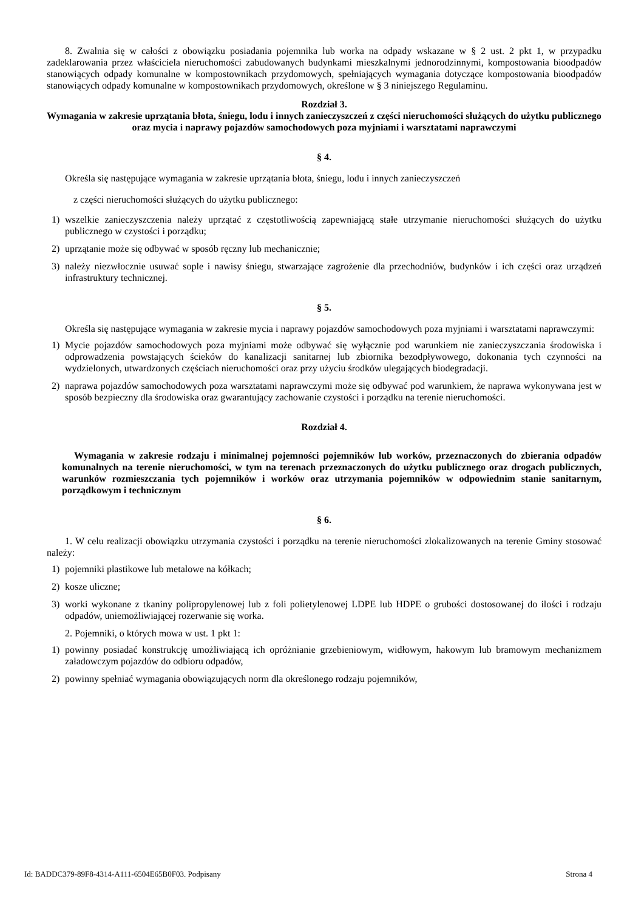8. Zwalnia się w całości z obowiązku posiadania pojemnika lub worka na odpady wskazane w § 2 ust. 2 pkt 1, w przypadku zadeklarowania przez właściciela nieruchomości zabudowanych budynkami mieszkalnymi jednorodzinnymi, kompostowania bioodpadów stanowiących odpady komunalne w kompostownikach przydomowych, spełniających wymagania dotyczące kompostowania bioodpadów stanowiących odpady komunalne w kompostownikach przydomowych, określone w § 3 niniejszego Regulaminu.
Rozdział 3.
Wymagania w zakresie uprzątania błota, śniegu, lodu i innych zanieczyszczeń z części nieruchomości służących do użytku publicznego oraz mycia i naprawy pojazdów samochodowych poza myjniami i warsztatami naprawczymi
§ 4.
Określa się następujące wymagania w zakresie uprzątania błota, śniegu, lodu i innych zanieczyszczeń
z części nieruchomości służących do użytku publicznego:
1) wszelkie zanieczyszczenia należy uprzątać z częstotliwością zapewniającą stałe utrzymanie nieruchomości służących do użytku publicznego w czystości i porządku;
2) uprzątanie może się odbywać w sposób ręczny lub mechanicznie;
3) należy niezwłocznie usuwać sople i nawisy śniegu, stwarzające zagrożenie dla przechodniów, budynków i ich części oraz urządzeń infrastruktury technicznej.
§ 5.
Określa się następujące wymagania w zakresie mycia i naprawy pojazdów samochodowych poza myjniami i warsztatami naprawczymi:
1) Mycie pojazdów samochodowych poza myjniami może odbywać się wyłącznie pod warunkiem nie zanieczyszczania środowiska i odprowadzenia powstających ścieków do kanalizacji sanitarnej lub zbiornika bezodpływowego, dokonania tych czynności na wydzielonych, utwardzonych częściach nieruchomości oraz przy użyciu środków ulegających biodegradacji.
2) naprawa pojazdów samochodowych poza warsztatami naprawczymi może się odbywać pod warunkiem, że naprawa wykonywana jest w sposób bezpieczny dla środowiska oraz gwarantujący zachowanie czystości i porządku na terenie nieruchomości.
Rozdział 4.
Wymagania w zakresie rodzaju i minimalnej pojemności pojemników lub worków, przeznaczonych do zbierania odpadów komunalnych na terenie nieruchomości, w tym na terenach przeznaczonych do użytku publicznego oraz drogach publicznych, warunków rozmieszczania tych pojemników i worków oraz utrzymania pojemników w odpowiednim stanie sanitarnym, porządkowym i technicznym
§ 6.
1. W celu realizacji obowiązku utrzymania czystości i porządku na terenie nieruchomości zlokalizowanych na terenie Gminy stosować należy:
1) pojemniki plastikowe lub metalowe na kółkach;
2) kosze uliczne;
3) worki wykonane z tkaniny polipropylenowej lub z foli polietylenowej LDPE lub HDPE o grubości dostosowanej do ilości i rodzaju odpadów, uniemożliwiającej rozerwanie się worka.
2. Pojemniki, o których mowa w ust. 1 pkt 1:
1) powinny posiadać konstrukcję umożliwiającą ich opróżnianie grzebieniowym, widłowym, hakowym lub bramowym mechanizmem załadowczym pojazdów do odbioru odpadów,
2) powinny spełniać wymagania obowiązujących norm dla określonego rodzaju pojemników,
Id: BADDC379-89F8-4314-A111-6504E65B0F03. Podpisany Strona 4